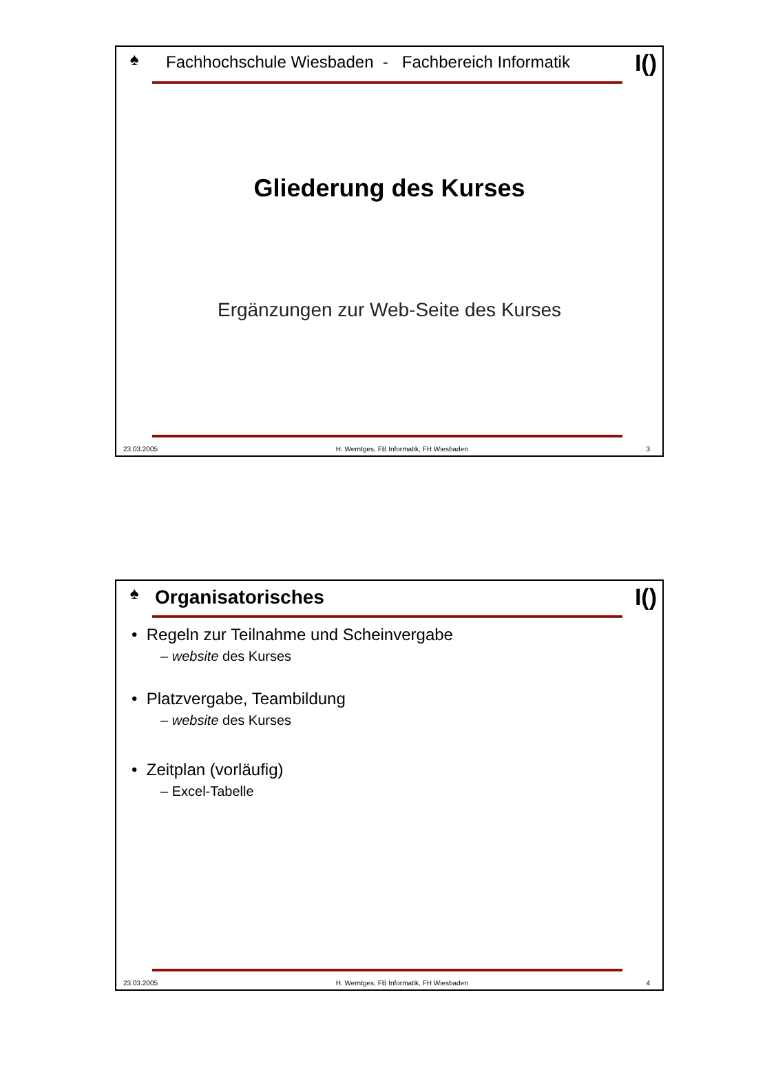♠
Fachhochschule Wiesbaden - Fachbereich Informatik
I()
Gliederung des Kurses
Ergänzungen zur Web-Seite des Kurses
23.03.2005 H. Werntges, FB Informatik, FH Wiesbaden 3
♠
Organisatorisches
I()
• Regeln zur Teilnahme und Scheinvergabe
– website des Kurses
• Platzvergabe, Teambildung
– website des Kurses
• Zeitplan (vorläufig)
– Excel-Tabelle
23.03.2005 H. Werntges, FB Informatik, FH Wiesbaden 4